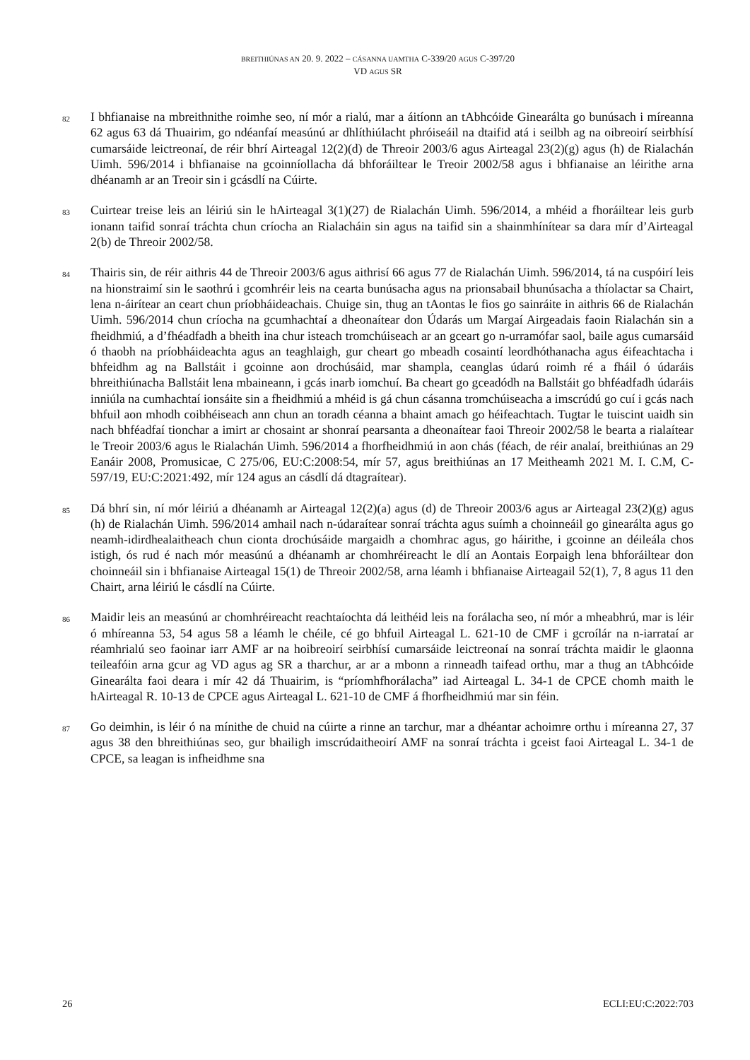BREITHIÚNAS AN 20. 9. 2022 – CÁSANNA UAMTHA C-339/20 AGUS C-397/20
VD AGUS SR
82
I bhfianaise na mbreithnithe roimhe seo, ní mór a rialú, mar a áitíonn an tAbhcóide Ginearálta go bunúsach i míreanna 62 agus 63 dá Thuairim, go ndéanfaí measúnú ar dhlíthiúlacht phróiseáil na dtaifid atá i seilbh ag na oibreoirí seirbhísí cumarsáide leictreonaí, de réir bhrí Airteagal 12(2)(d) de Threoir 2003/6 agus Airteagal 23(2)(g) agus (h) de Rialachán Uimh. 596/2014 i bhfianaise na gcoinníollacha dá bhforáiltear le Treoir 2002/58 agus i bhfianaise an léirithe arna dhéanamh ar an Treoir sin i gcásdlí na Cúirte.
83
Cuirtear treise leis an léiriú sin le hAirteagal 3(1)(27) de Rialachán Uimh. 596/2014, a mhéid a fhoráiltear leis gurb ionann taifid sonraí tráchta chun críocha an Rialacháin sin agus na taifid sin a shainmhínítear sa dara mír d’Airteagal 2(b) de Threoir 2002/58.
84
Thairis sin, de réir aithris 44 de Threoir 2003/6 agus aithrisí 66 agus 77 de Rialachán Uimh. 596/2014, tá na cuspóirí leis na hionstraimí sin le saothrú i gcomhréir leis na cearta bunúsacha agus na prionsabail bhunúsacha a thíolactar sa Chairt, lena n-áirítear an ceart chun príobháideachais. Chuige sin, thug an tAontas le fios go sainráite in aithris 66 de Rialachán Uimh. 596/2014 chun críocha na gcumhachtaí a dheonaítear don Údarás um Margaí Airgeadais faoin Rialachán sin a fheidhmiú, a d’fhéadfadh a bheith ina chur isteach tromchúiseach ar an gceart go n-urramófar saol, baile agus cumarsáid ó thaobh na príobháideachta agus an teaghlaigh, gur cheart go mbeadh cosaintí leordhóthanacha agus éifeachtacha i bhfeidhm ag na Ballstáit i gcoinne aon drochúsáid, mar shampla, ceanglas údarú roimh ré a fháil ó údaráis bhreithiúnacha Ballstáit lena mbaineann, i gcás inarb iomchuí. Ba cheart go gceadódh na Ballstáit go bhféadfadh údaráis inniúla na cumhachtaí ionsáite sin a fheidhmiú a mhéid is gá chun cásanna tromchúiseacha a imscrúdú go cuí i gcás nach bhfuil aon mhodh coibhéiseach ann chun an toradh céanna a bhaint amach go héifeachtach. Tugtar le tuiscint uaidh sin nach bhféadfaí tionchar a imirt ar chosaint ar shonraí pearsanta a dheonaítear faoi Threoir 2002/58 le bearta a rialaítear le Treoir 2003/6 agus le Rialachán Uimh. 596/2014 a fhorfheidhmiú in aon chás (féach, de réir analaí, breithiúnas an 29 Eanáir 2008, Promusicae, C 275/06, EU:C:2008:54, mír 57, agus breithiúnas an 17 Meitheamh 2021 M. I. C.M, C-597/19, EU:C:2021:492, mír 124 agus an cásdlí dá dtagraítear).
85
Dá bhrí sin, ní mór léiriú a dhéanamh ar Airteagal 12(2)(a) agus (d) de Threoir 2003/6 agus ar Airteagal 23(2)(g) agus (h) de Rialachán Uimh. 596/2014 amhail nach n-údaraítear sonraí tráchta agus suímh a choinneáil go ginearálta agus go neamh-idirdhealaitheach chun cionta drochúsáide margaidh a chomhrac agus, go háirithe, i gcoinne an déileála chos istigh, ós rud é nach mór measúnú a dhéanamh ar chomhréireacht le dlí an Aontais Eorpaigh lena bhforáiltear don choinneáil sin i bhfianaise Airteagal 15(1) de Threoir 2002/58, arna léamh i bhfianaise Airteagail 52(1), 7, 8 agus 11 den Chairt, arna léiriú le cásdlí na Cúirte.
86
Maidir leis an measúnú ar chomhréireacht reachtaíochta dá leithéid leis na forálacha seo, ní mór a mheabhrú, mar is léir ó mhíreanna 53, 54 agus 58 a léamh le chéile, cé go bhfuil Airteagal L. 621-10 de CMF i gcroílár na n-iarrataí ar réamhrialú seo faoinar iarr AMF ar na hoibreoirí seirbhísí cumarsáide leictreonaí na sonraí tráchta maidir le glaonna teileafóin arna gcur ag VD agus ag SR a tharchur, ar ar a mbonn a rinneadh taifead orthu, mar a thug an tAbhcóide Ginearálta faoi deara i mír 42 dá Thuairim, is “príomhfhorálacha” iad Airteagal L. 34-1 de CPCE chomh maith le hAirteagal R. 10-13 de CPCE agus Airteagal L. 621-10 de CMF á fhorfheidhmiú mar sin féin.
87
Go deimhin, is léir ó na mínithe de chuid na cúirte a rinne an tarchur, mar a dhéantar achoimre orthu i míreanna 27, 37 agus 38 den bhreithiúnas seo, gur bhailigh imscrúdaitheoirí AMF na sonraí tráchta i gceist faoi Airteagal L. 34-1 de CPCE, sa leagan is infheidhme sna
26 ECLI:EU:C:2022:703